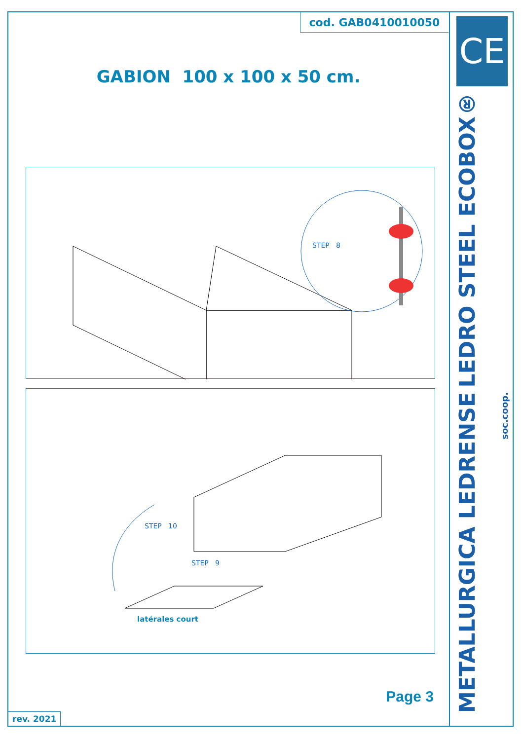cod. GAB0410010050
GABION 100 x 100 x 50 cm.
STEP 8
STEP 10
STEP 9
latérales court
Page 3
rev. 2021
CE
LEDRO STEEL ECOBOX®
METALLURGICA LEDRENSE
soc.coop.